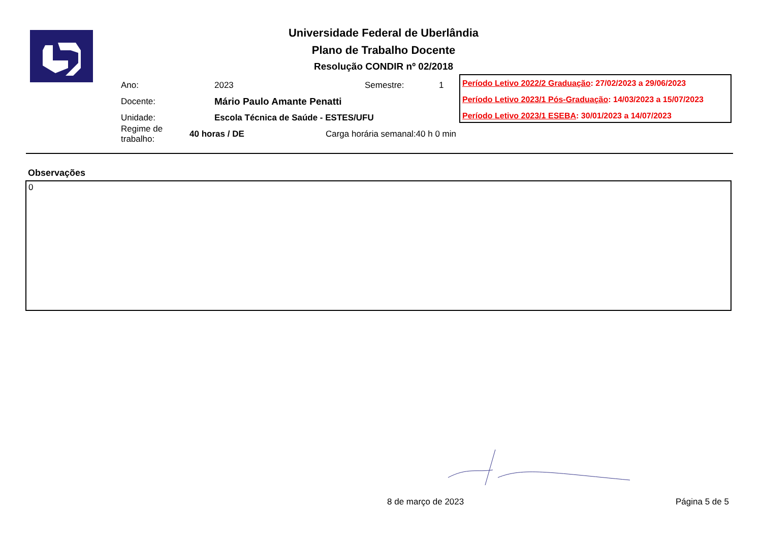Universidade Federal de Uberlândia
Plano de Trabalho Docente
Resolução CONDIR nº 02/2018
Ano: 2023 Semestre: 1
Docente: Mário Paulo Amante Penatti
Unidade: Escola Técnica de Saúde - ESTES/UFU
Regime de trabalho: 40 horas / DE Carga horária semanal: 40 h 0 min
Período Letivo 2022/2 Graduação: 27/02/2023 a 29/06/2023
Período Letivo 2023/1 Pós-Graduação: 14/03/2023 a 15/07/2023
Período Letivo 2023/1 ESEBA: 30/01/2023 a 14/07/2023
Observações
0
8 de março de 2023 Página 5 de 5